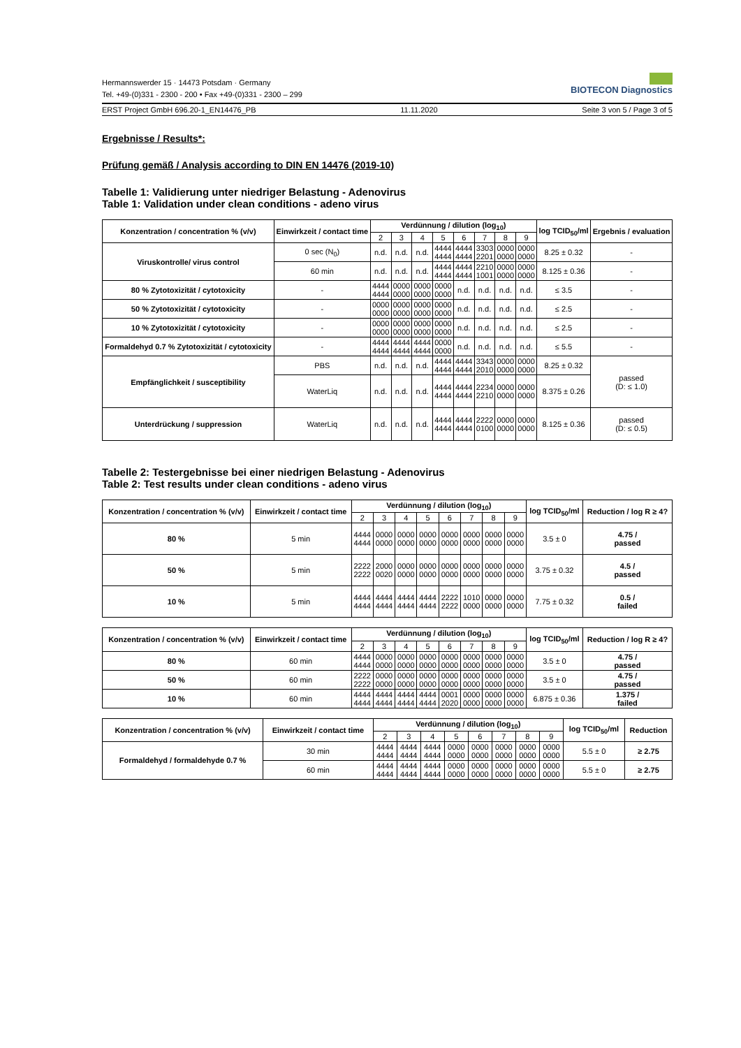BIOTECON Diagnostics
Hermannswerder 15 · 14473 Potsdam · Germany
Tel. +49-(0)331 - 2300 - 200 • Fax +49-(0)331 - 2300 – 299
ERST Project GmbH 696.20-1_EN14476_PB 11.11.2020 Seite 3 von 5 / Page 3 of 5
Ergebnisse / Results*:
Prüfung gemäß / Analysis according to DIN EN 14476 (2019-10)
Tabelle 1: Validierung unter niedriger Belastung - Adenovirus
Table 1: Validation under clean conditions - adeno virus
| Konzentration / concentration % (v/v) | Einwirkzeit / contact time | Verdünnung / dilution (log<sub>10</sub>) | | | | | | | | log TCID<sub>50</sub>/ml | Ergebnis / evaluation |
| --- | --- | --- | --- | --- | --- | --- | --- | --- | --- | --- | --- |
| | | 2 | 3 | 4 | 5 | 6 | 7 | 8 | 9 | | |
| Viruskontrolle/ virus control | 0 sec (N<sub>0</sub>) | n.d. | n.d. | n.d. | 4444 4444 | 4444 4444 | 3303 2201 | 0000 0000 | 0000 0000 | 8.25 ± 0.32 | - |
| | 60 min | n.d. | n.d. | n.d. | 4444 4444 | 4444 4444 | 2210 1001 | 0000 0000 | 0000 0000 | 8.125 ± 0.36 | - |
| 80 % Zytotoxizität / cytotoxicity | - | 4444 4444 | 0000 0000 | 0000 0000 | 0000 0000 | n.d. | n.d. | n.d. | n.d. | ≤ 3.5 | - |
| 50 % Zytotoxizität / cytotoxicity | - | 0000 0000 | 0000 0000 | 0000 0000 | 0000 0000 | n.d. | n.d. | n.d. | n.d. | ≤ 2.5 | - |
| 10 % Zytotoxizität / cytotoxicity | - | 0000 0000 | 0000 0000 | 0000 0000 | 0000 0000 | n.d. | n.d. | n.d. | n.d. | ≤ 2.5 | - |
| Formaldehyd 0.7 % Zytotoxizität / cytotoxicity | - | 4444 4444 | 4444 4444 | 4444 4444 | 0000 0000 | n.d. | n.d. | n.d. | n.d. | ≤ 5.5 | - |
| Empfänglichkeit / susceptibility | PBS | n.d. | n.d. | n.d. | 4444 4444 | 4444 4444 | 3343 2010 | 0000 0000 | 0000 0000 | 8.25 ± 0.32 | passed (D: ≤ 1.0) |
| | WaterLiq | n.d. | n.d. | n.d. | 4444 4444 | 4444 4444 | 2234 2210 | 0000 0000 | 0000 0000 | 8.375 ± 0.26 | |
| Unterdrückung / suppression | WaterLiq | n.d. | n.d. | n.d. | 4444 4444 | 4444 4444 | 2222 0100 | 0000 0000 | 0000 0000 | 8.125 ± 0.36 | passed (D: ≤ 0.5) |
Tabelle 2: Testergebnisse bei einer niedrigen Belastung - Adenovirus
Table 2: Test results under clean conditions - adeno virus
| Konzentration / concentration % (v/v) | Einwirkzeit / contact time | Verdünnung / dilution (log<sub>10</sub>) | | | | | | | | log TCID<sub>50</sub>/ml | Reduction / log R ≥ 4? |
| --- | --- | --- | --- | --- | --- | --- | --- | --- | --- | --- | --- |
| | | 2 | 3 | 4 | 5 | 6 | 7 | 8 | 9 | | |
| 80 % | 5 min | 4444 4444 | 0000 0000 | 0000 0000 | 0000 0000 | 0000 0000 | 0000 0000 | 0000 0000 | 0000 0000 | 3.5 ± 0 | 4.75 / passed |
| 50 % | 5 min | 2222 2222 | 2000 0020 | 0000 0000 | 0000 0000 | 0000 0000 | 0000 0000 | 0000 0000 | 0000 0000 | 3.75 ± 0.32 | 4.5 / passed |
| 10 % | 5 min | 4444 4444 | 4444 4444 | 4444 4444 | 4444 4444 | 2222 2222 | 1010 0000 | 0000 0000 | 0000 0000 | 7.75 ± 0.32 | 0.5 / failed |
| Konzentration / concentration % (v/v) | Einwirkzeit / contact time | Verdünnung / dilution (log<sub>10</sub>) | | | | | | | | log TCID<sub>50</sub>/ml | Reduction / log R ≥ 4? |
| --- | --- | --- | --- | --- | --- | --- | --- | --- | --- | --- | --- |
| | | 2 | 3 | 4 | 5 | 6 | 7 | 8 | 9 | | |
| 80 % | 60 min | 4444 4444 | 0000 0000 | 0000 0000 | 0000 0000 | 0000 0000 | 0000 0000 | 0000 0000 | 0000 0000 | 3.5 ± 0 | 4.75 / passed |
| 50 % | 60 min | 2222 2222 | 0000 0000 | 0000 0000 | 0000 0000 | 0000 0000 | 0000 0000 | 0000 0000 | 0000 0000 | 3.5 ± 0 | 4.75 / passed |
| 10 % | 60 min | 4444 4444 | 4444 4444 | 4444 4444 | 4444 4444 | 0001 2020 | 0000 0000 | 0000 0000 | 0000 0000 | 6.875 ± 0.36 | 1.375 / failed |
| Konzentration / concentration % (v/v) | Einwirkzeit / contact time | Verdünnung / dilution (log<sub>10</sub>) | | | | | | | | log TCID<sub>50</sub>/ml | Reduction |
| --- | --- | --- | --- | --- | --- | --- | --- | --- | --- | --- | --- |
| | | 2 | 3 | 4 | 5 | 6 | 7 | 8 | 9 | | |
| Formaldehyd / formaldehyde 0.7 % | 30 min | 4444 4444 | 4444 4444 | 4444 4444 | 0000 0000 | 0000 0000 | 0000 0000 | 0000 0000 | 0000 0000 | 5.5 ± 0 | ≥ 2.75 |
| | 60 min | 4444 4444 | 4444 4444 | 4444 4444 | 0000 0000 | 0000 0000 | 0000 0000 | 0000 0000 | 0000 0000 | 5.5 ± 0 | ≥ 2.75 |